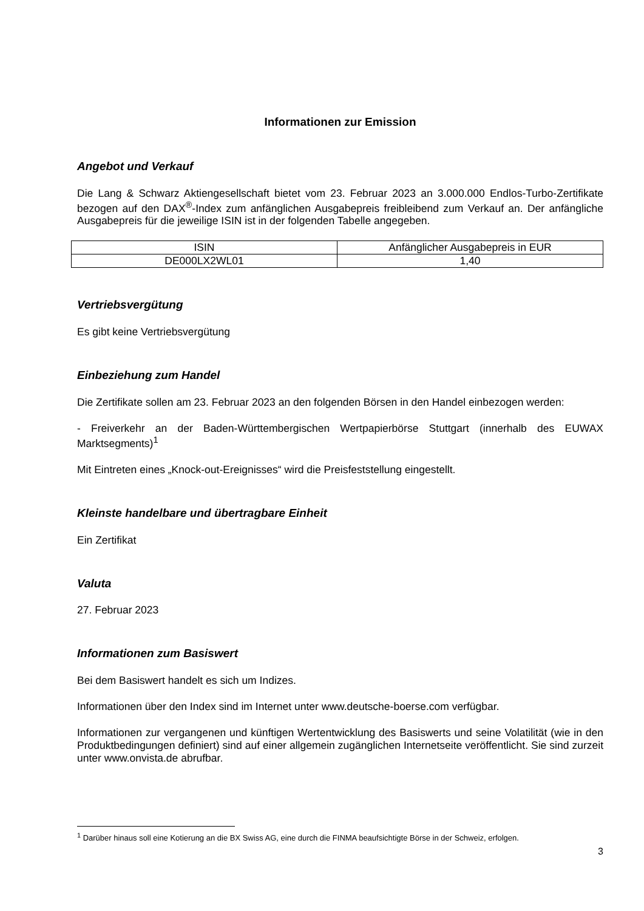Informationen zur Emission
Angebot und Verkauf
Die Lang & Schwarz Aktiengesellschaft bietet vom 23. Februar 2023 an 3.000.000 Endlos-Turbo-Zertifikate bezogen auf den DAX<sup>®</sup>-Index zum anfänglichen Ausgabepreis freibleibend zum Verkauf an. Der anfängliche Ausgabepreis für die jeweilige ISIN ist in der folgenden Tabelle angegeben.
| ISIN | Anfänglicher Ausgabepreis in EUR |
| DE000LX2WL01 | 1,40 |
Vertriebsvergütung
Es gibt keine Vertriebsvergütung
Einbeziehung zum Handel
Die Zertifikate sollen am 23. Februar 2023 an den folgenden Börsen in den Handel einbezogen werden:
- Freiverkehr an der Baden-Württembergischen Wertpapierbörse Stuttgart (innerhalb des EUWAX Marktsegments)<sup>1</sup>
Mit Eintreten eines „Knock-out-Ereignisses“ wird die Preisfeststellung eingestellt.
Kleinste handelbare und übertragbare Einheit
Ein Zertifikat
Valuta
27. Februar 2023
Informationen zum Basiswert
Bei dem Basiswert handelt es sich um Indizes.
Informationen über den Index sind im Internet unter www.deutsche-boerse.com verfügbar.
Informationen zur vergangenen und künftigen Wertentwicklung des Basiswerts und seine Volatilität (wie in den Produktbedingungen definiert) sind auf einer allgemein zugänglichen Internetseite veröffentlicht. Sie sind zurzeit unter www.onvista.de abrufbar.
<sup>1</sup> Darüber hinaus soll eine Kotierung an die BX Swiss AG, eine durch die FINMA beaufsichtigte Börse in der Schweiz, erfolgen.
3